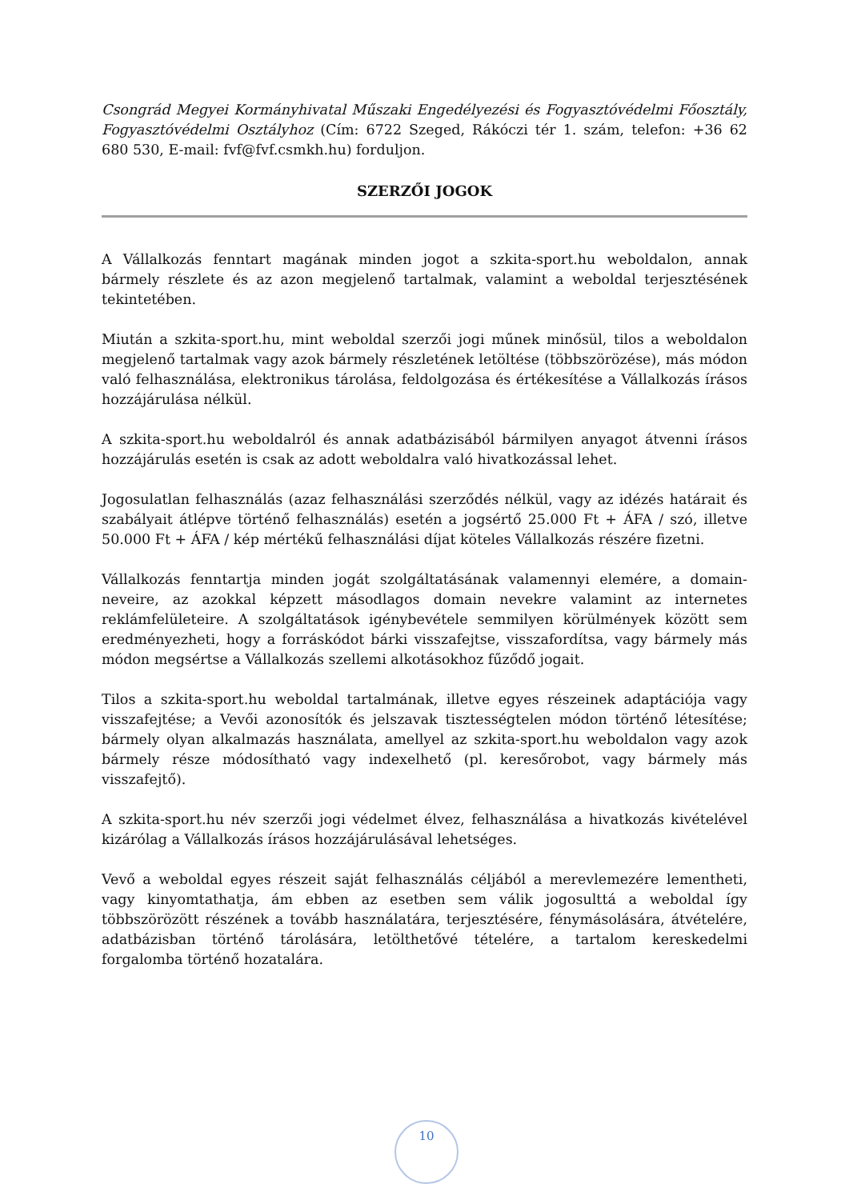Csongrád Megyei Kormányhivatal Műszaki Engedélyezési és Fogyasztóvédelmi Főosztály, Fogyasztóvédelmi Osztályhoz (Cím: 6722 Szeged, Rákóczi tér 1. szám, telefon: +36 62 680 530, E-mail: fvf@fvf.csmkh.hu) forduljon.
SZERZŐI JOGOK
A Vállalkozás fenntart magának minden jogot a szkita-sport.hu weboldalon, annak bármely részlete és az azon megjelenő tartalmak, valamint a weboldal terjesztésének tekintetében.
Miután a szkita-sport.hu, mint weboldal szerzői jogi műnek minősül, tilos a weboldalon megjelenő tartalmak vagy azok bármely részletének letöltése (többszörözése), más módon való felhasználása, elektronikus tárolása, feldolgozása és értékesítése a Vállalkozás írásos hozzájárulása nélkül.
A szkita-sport.hu weboldalról és annak adatbázisából bármilyen anyagot átvenni írásos hozzájárulás esetén is csak az adott weboldalra való hivatkozással lehet.
Jogosulatlan felhasználás (azaz felhasználási szerződés nélkül, vagy az idézés határait és szabályait átlépve történő felhasználás) esetén a jogsértő 25.000 Ft + ÁFA / szó, illetve 50.000 Ft + ÁFA / kép mértékű felhasználási díjat köteles Vállalkozás részére fizetni.
Vállalkozás fenntartja minden jogát szolgáltatásának valamennyi elemére, a domain-neveire, az azokkal képzett másodlagos domain nevekre valamint az internetes reklámfelületeire. A szolgáltatások igénybevétele semmilyen körülmények között sem eredményezheti, hogy a forráskódot bárki visszafejtse, visszafordítsa, vagy bármely más módon megsértse a Vállalkozás szellemi alkotásokhoz fűződő jogait.
Tilos a szkita-sport.hu weboldal tartalmának, illetve egyes részeinek adaptációja vagy visszafejtése; a Vevői azonosítók és jelszavak tisztességtelen módon történő létesítése; bármely olyan alkalmazás használata, amellyel az szkita-sport.hu weboldalon vagy azok bármely része módosítható vagy indexelhető (pl. keresőrobot, vagy bármely más visszafejtő).
A szkita-sport.hu név szerzői jogi védelmet élvez, felhasználása a hivatkozás kivételével kizárólag a Vállalkozás írásos hozzájárulásával lehetséges.
Vevő a weboldal egyes részeit saját felhasználás céljából a merevlemezére lementheti, vagy kinyomtathatja, ám ebben az esetben sem válik jogosulttá a weboldal így többszörözött részének a tovább használatára, terjesztésére, fénymásolására, átvételére, adatbázisban történő tárolására, letölthetővé tételére, a tartalom kereskedelmi forgalomba történő hozatalára.
10